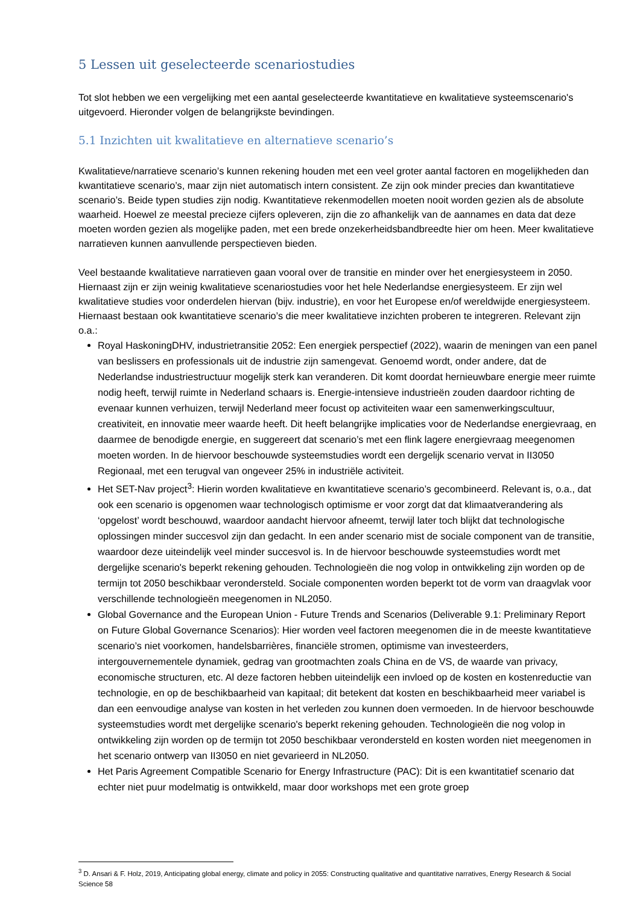5 Lessen uit geselecteerde scenariostudies
Tot slot hebben we een vergelijking met een aantal geselecteerde kwantitatieve en kwalitatieve systeemscenario's uitgevoerd. Hieronder volgen de belangrijkste bevindingen.
5.1 Inzichten uit kwalitatieve en alternatieve scenario’s
Kwalitatieve/narratieve scenario’s kunnen rekening houden met een veel groter aantal factoren en mogelijkheden dan kwantitatieve scenario’s, maar zijn niet automatisch intern consistent. Ze zijn ook minder precies dan kwantitatieve scenario’s. Beide typen studies zijn nodig. Kwantitatieve rekenmodellen moeten nooit worden gezien als de absolute waarheid. Hoewel ze meestal precieze cijfers opleveren, zijn die zo afhankelijk van de aannames en data dat deze moeten worden gezien als mogelijke paden, met een brede onzekerheidsbandbreedte hier om heen. Meer kwalitatieve narratieven kunnen aanvullende perspectieven bieden.
Veel bestaande kwalitatieve narratieven gaan vooral over de transitie en minder over het energiesysteem in 2050. Hiernaast zijn er zijn weinig kwalitatieve scenariostudies voor het hele Nederlandse energiesysteem. Er zijn wel kwalitatieve studies voor onderdelen hiervan (bijv. industrie), en voor het Europese en/of wereldwijde energiesysteem. Hiernaast bestaan ook kwantitatieve scenario’s die meer kwalitatieve inzichten proberen te integreren. Relevant zijn o.a.:
Royal HaskoningDHV, industrietransitie 2052: Een energiek perspectief (2022), waarin de meningen van een panel van beslissers en professionals uit de industrie zijn samengevat. Genoemd wordt, onder andere, dat de Nederlandse industriestructuur mogelijk sterk kan veranderen. Dit komt doordat hernieuwbare energie meer ruimte nodig heeft, terwijl ruimte in Nederland schaars is. Energie-intensieve industrieën zouden daardoor richting de evenaar kunnen verhuizen, terwijl Nederland meer focust op activiteiten waar een samenwerkingscultuur, creativiteit, en innovatie meer waarde heeft. Dit heeft belangrijke implicaties voor de Nederlandse energievraag, en daarmee de benodigde energie, en suggereert dat scenario’s met een flink lagere energievraag meegenomen moeten worden. In de hiervoor beschouwde systeemstudies wordt een dergelijk scenario vervat in II3050 Regionaal, met een terugval van ongeveer 25% in industriële activiteit.
Het SET-Nav project<sup>3</sup>: Hierin worden kwalitatieve en kwantitatieve scenario’s gecombineerd. Relevant is, o.a., dat ook een scenario is opgenomen waar technologisch optimisme er voor zorgt dat dat klimaatverandering als ‘opgelost’ wordt beschouwd, waardoor aandacht hiervoor afneemt, terwijl later toch blijkt dat technologische oplossingen minder succesvol zijn dan gedacht. In een ander scenario mist de sociale component van de transitie, waardoor deze uiteindelijk veel minder succesvol is. In de hiervoor beschouwde systeemstudies wordt met dergelijke scenario's beperkt rekening gehouden. Technologieën die nog volop in ontwikkeling zijn worden op de termijn tot 2050 beschikbaar verondersteld. Sociale componenten worden beperkt tot de vorm van draagvlak voor verschillende technologieën meegenomen in NL2050.
Global Governance and the European Union - Future Trends and Scenarios (Deliverable 9.1: Preliminary Report on Future Global Governance Scenarios): Hier worden veel factoren meegenomen die in de meeste kwantitatieve scenario’s niet voorkomen, handelsbarrières, financiële stromen, optimisme van investeerders, intergouvernementele dynamiek, gedrag van grootmachten zoals China en de VS, de waarde van privacy, economische structuren, etc. Al deze factoren hebben uiteindelijk een invloed op de kosten en kostenreductie van technologie, en op de beschikbaarheid van kapitaal; dit betekent dat kosten en beschikbaarheid meer variabel is dan een eenvoudige analyse van kosten in het verleden zou kunnen doen vermoeden. In de hiervoor beschouwde systeemstudies wordt met dergelijke scenario's beperkt rekening gehouden. Technologieën die nog volop in ontwikkeling zijn worden op de termijn tot 2050 beschikbaar verondersteld en kosten worden niet meegenomen in het scenario ontwerp van II3050 en niet gevarieerd in NL2050.
Het Paris Agreement Compatible Scenario for Energy Infrastructure (PAC): Dit is een kwantitatief scenario dat echter niet puur modelmatig is ontwikkeld, maar door workshops met een grote groep
<sup>3</sup> D. Ansari & F. Holz, 2019, Anticipating global energy, climate and policy in 2055: Constructing qualitative and quantitative narratives, Energy Research & Social Science 58